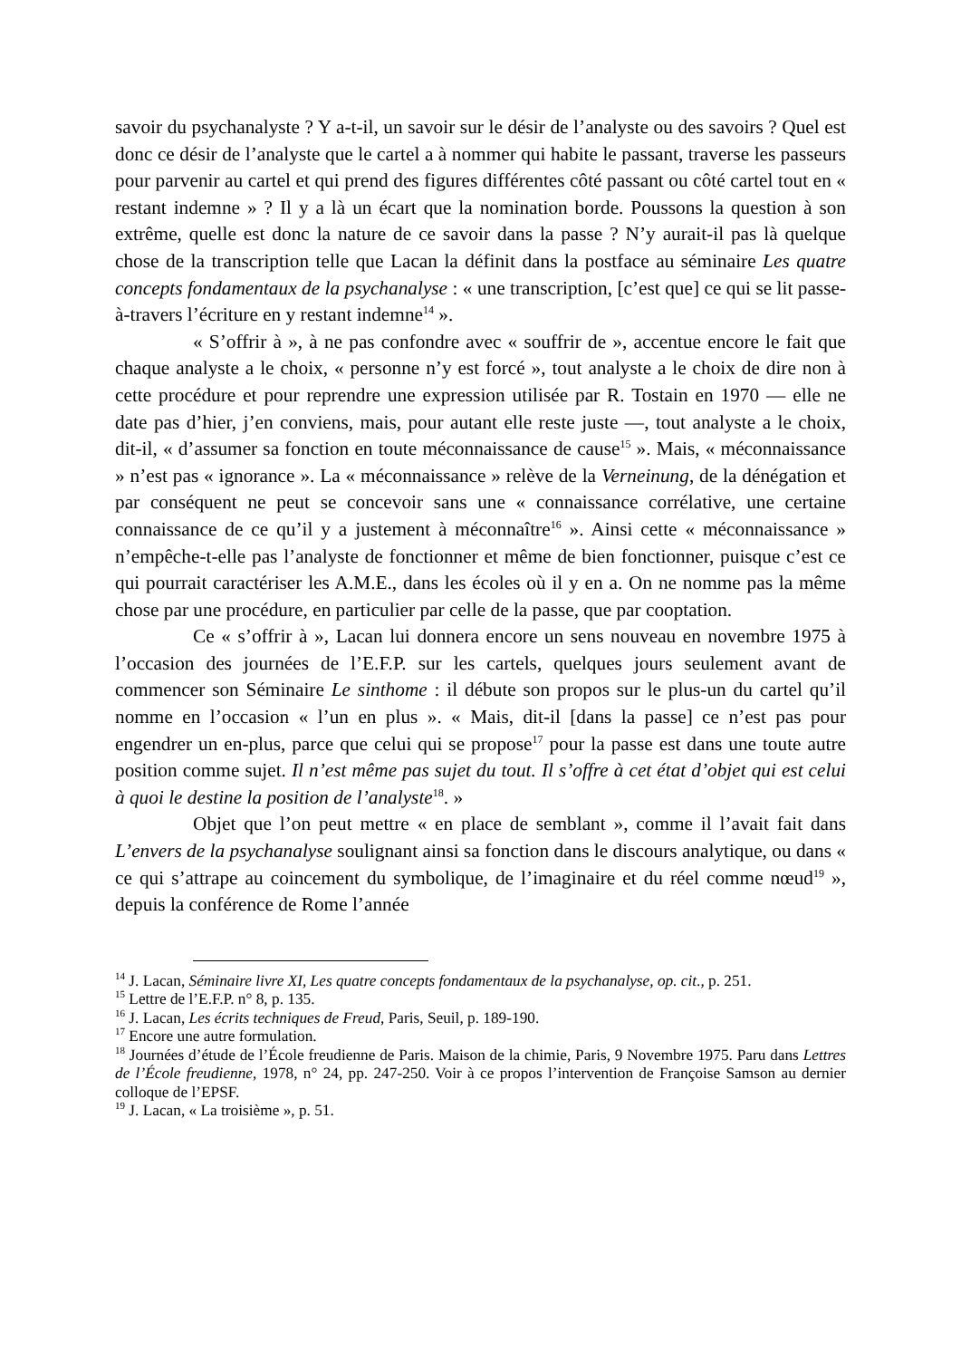savoir du psychanalyste ? Y a-t-il, un savoir sur le désir de l’analyste ou des savoirs ? Quel est donc ce désir de l’analyste que le cartel a à nommer qui habite le passant, traverse les passeurs pour parvenir au cartel et qui prend des figures différentes côté passant ou côté cartel tout en « restant indemne » ? Il y a là un écart que la nomination borde. Poussons la question à son extrême, quelle est donc la nature de ce savoir dans la passe ? N’y aurait-il pas là quelque chose de la transcription telle que Lacan la définit dans la postface au séminaire Les quatre concepts fondamentaux de la psychanalyse : « une transcription, [c’est que] ce qui se lit passe-à-travers l’écriture en y restant indemne<sup>14</sup> ».
« S’offrir à », à ne pas confondre avec « souffrir de », accentue encore le fait que chaque analyste a le choix, « personne n’y est forcé », tout analyste a le choix de dire non à cette procédure et pour reprendre une expression utilisée par R. Tostain en 1970 — elle ne date pas d’hier, j’en conviens, mais, pour autant elle reste juste —, tout analyste a le choix, dit-il, « d’assumer sa fonction en toute méconnaissance de cause<sup>15</sup> ». Mais, « méconnaissance » n’est pas « ignorance ». La « méconnaissance » relève de la Verneinung, de la dénégation et par conséquent ne peut se concevoir sans une « connaissance corrélative, une certaine connaissance de ce qu’il y a justement à méconnaître<sup>16</sup> ». Ainsi cette « méconnaissance » n’empêche-t-elle pas l’analyste de fonctionner et même de bien fonctionner, puisque c’est ce qui pourrait caractériser les A.M.E., dans les écoles où il y en a. On ne nomme pas la même chose par une procédure, en particulier par celle de la passe, que par cooptation.
Ce « s’offrir à », Lacan lui donnera encore un sens nouveau en novembre 1975 à l’occasion des journées de l’E.F.P. sur les cartels, quelques jours seulement avant de commencer son Séminaire Le sinthome : il débute son propos sur le plus-un du cartel qu’il nomme en l’occasion « l’un en plus ». « Mais, dit-il [dans la passe] ce n’est pas pour engendrer un en-plus, parce que celui qui se propose<sup>17</sup> pour la passe est dans une toute autre position comme sujet. Il n’est même pas sujet du tout. Il s’offre à cet état d’objet qui est celui à quoi le destine la position de l’analyste<sup>18</sup>. »
Objet que l’on peut mettre « en place de semblant », comme il l’avait fait dans L’envers de la psychanalyse soulignant ainsi sa fonction dans le discours analytique, ou dans « ce qui s’attrape au coincement du symbolique, de l’imaginaire et du réel comme nœud<sup>19</sup> », depuis la conférence de Rome l’année
<sup>14</sup> J. Lacan, Séminaire livre XI, Les quatre concepts fondamentaux de la psychanalyse, op. cit., p. 251.
<sup>15</sup> Lettre de l’E.F.P. n° 8, p. 135.
<sup>16</sup> J. Lacan, Les écrits techniques de Freud, Paris, Seuil, p. 189-190.
<sup>17</sup> Encore une autre formulation.
<sup>18</sup> Journées d’étude de l’École freudienne de Paris. Maison de la chimie, Paris, 9 Novembre 1975. Paru dans Lettres de l’École freudienne, 1978, n° 24, pp. 247-250. Voir à ce propos l’intervention de Françoise Samson au dernier colloque de l’EPSF.
<sup>19</sup> J. Lacan, « La troisième », p. 51.